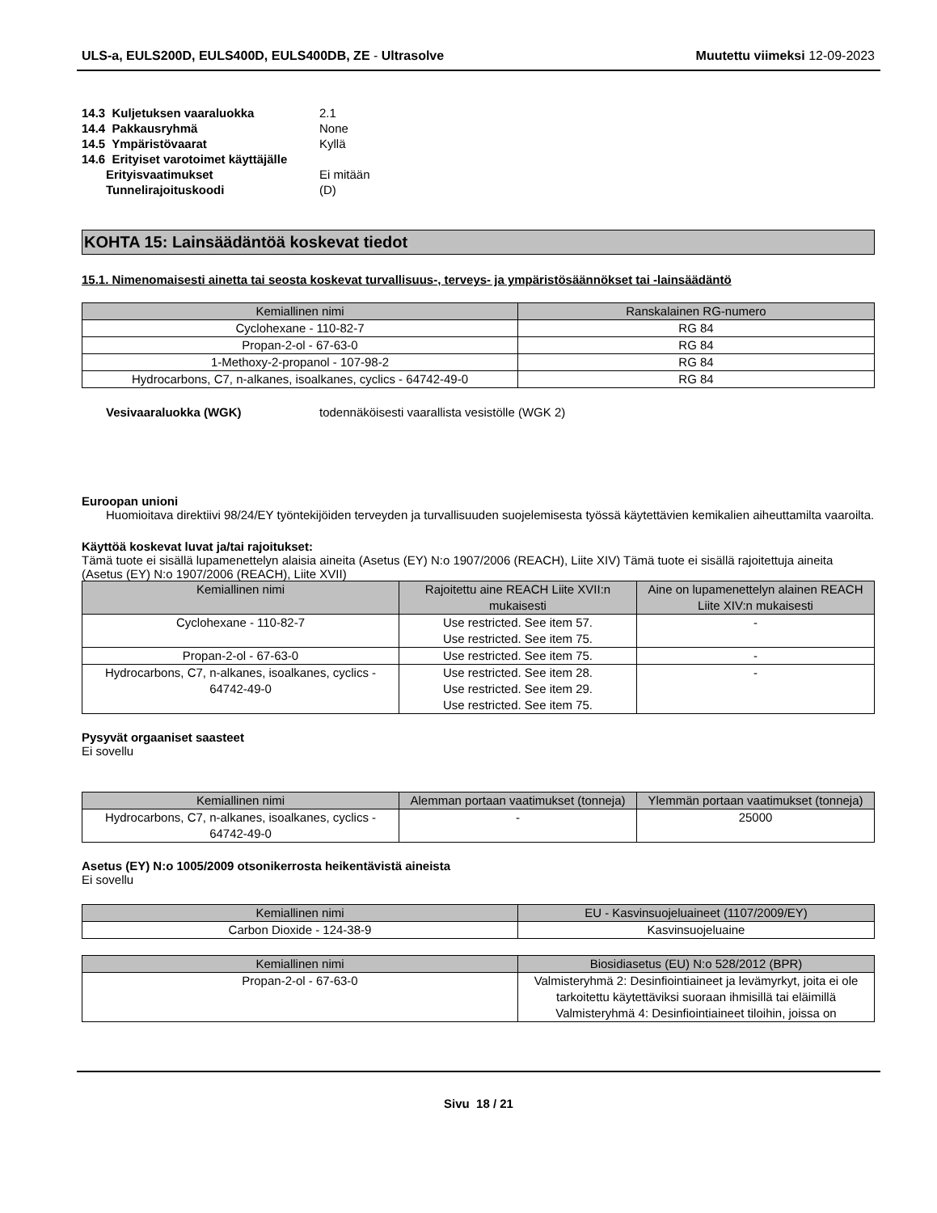ULS-a, EULS200D, EULS400D, EULS400DB, ZE - Ultrasolve
Muutettu viimeksi 12-09-2023
| 14.3 Kuljetuksen vaaraluokka | 2.1 |
| 14.4 Pakkausryhmä | None |
| 14.5 Ympäristövaarat | Kyllä |
| 14.6 Erityiset varotoimet käyttäjälle | |
| Erityisvaatimukset | Ei mitään |
| Tunnelirajoituskoodi | (D) |
KOHTA 15: Lainsäädäntöä koskevat tiedot
15.1. Nimenomaisesti ainetta tai seosta koskevat turvallisuus-, terveys- ja ympäristösäännökset tai -lainsäädäntö
| Kemiallinen nimi | Ranskalainen RG-numero |
| --- | --- |
| Cyclohexane - 110-82-7 | RG 84 |
| Propan-2-ol - 67-63-0 | RG 84 |
| 1-Methoxy-2-propanol - 107-98-2 | RG 84 |
| Hydrocarbons, C7, n-alkanes, isoalkanes, cyclics - 64742-49-0 | RG 84 |
| Vesivaaraluokka (WGK) | todennäköisesti vaarallista vesistölle (WGK 2) |
Euroopan unioni
Huomioitava direktiivi 98/24/EY työntekijöiden terveyden ja turvallisuuden suojelemisesta työssä käytettävien kemikalien aiheuttamilta vaaroilta.
Käyttöä koskevat luvat ja/tai rajoitukset:
Tämä tuote ei sisällä lupamenettelyn alaisia aineita (Asetus (EY) N:o 1907/2006 (REACH), Liite XIV) Tämä tuote ei sisällä rajoitettuja aineita (Asetus (EY) N:o 1907/2006 (REACH), Liite XVII)
| Kemiallinen nimi | Rajoitettu aine REACH Liite XVII:n mukaisesti | Aine on lupamenettelyn alainen REACH Liite XIV:n mukaisesti |
| --- | --- | --- |
| Cyclohexane - 110-82-7 | Use restricted. See item 57. Use restricted. See item 75. | - |
| Propan-2-ol - 67-63-0 | Use restricted. See item 75. | - |
| Hydrocarbons, C7, n-alkanes, isoalkanes, cyclics - 64742-49-0 | Use restricted. See item 28. Use restricted. See item 29. Use restricted. See item 75. | - |
Pysyvät orgaaniset saasteet
Ei sovellu
| Kemiallinen nimi | Alemman portaan vaatimukset (tonneja) | Ylemmän portaan vaatimukset (tonneja) |
| --- | --- | --- |
| Hydrocarbons, C7, n-alkanes, isoalkanes, cyclics - 64742-49-0 | - | 25000 |
Asetus (EY) N:o 1005/2009 otsonikerrosta heikentävistä aineista
Ei sovellu
| Kemiallinen nimi | EU - Kasvinsuojeluaineet (1107/2009/EY) |
| --- | --- |
| Carbon Dioxide - 124-38-9 | Kasvinsuojeluaine |
| Kemiallinen nimi | Biosidiasetus (EU) N:o 528/2012 (BPR) |
| --- | --- |
| Propan-2-ol - 67-63-0 | Valmisteryhmä 2: Desinfiointiaineet ja levämyrkyt, joita ei ole tarkoitettu käytettäviksi suoraan ihmisillä tai eläimillä Valmisteryhmä 4: Desinfiointiaineet tiloihin, joissa on |
Sivu 18 / 21